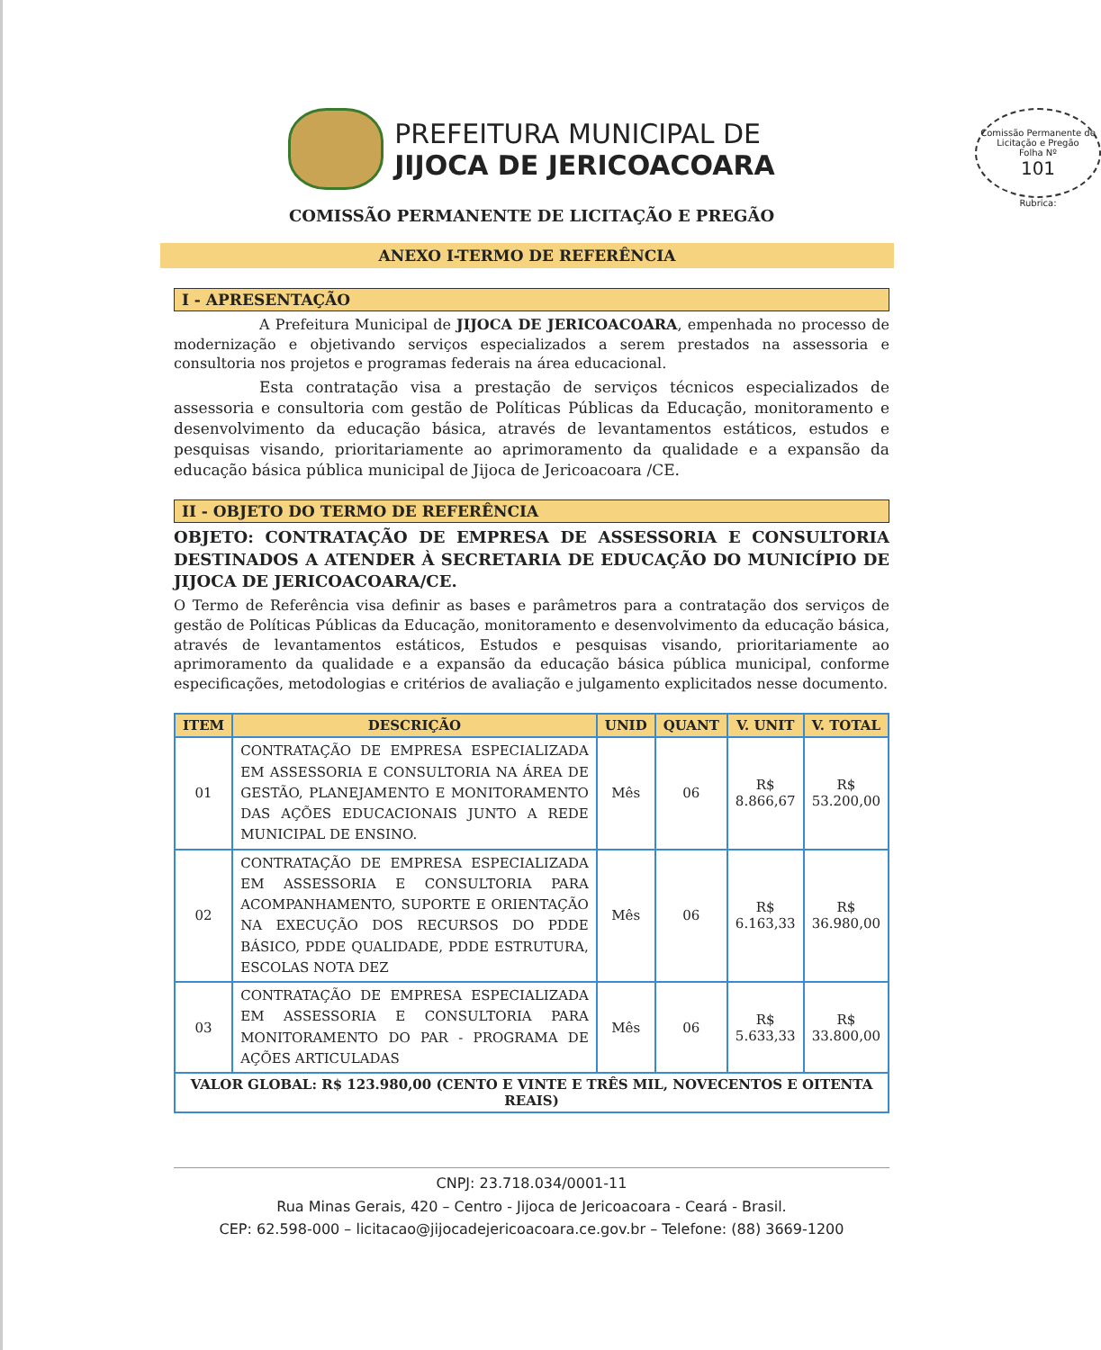Comissão Permanente de Licitação e Pregão
Folha Nº
101
Rubrica:
PREFEITURA MUNICIPAL DE
JIJOCA DE JERICOACOARA
COMISSÃO PERMANENTE DE LICITAÇÃO E PREGÃO
ANEXO I-TERMO DE REFERÊNCIA
I - APRESENTAÇÃO
A Prefeitura Municipal de JIJOCA DE JERICOACOARA, empenhada no processo de modernização e objetivando serviços especializados a serem prestados na assessoria e consultoria nos projetos e programas federais na área educacional.
Esta contratação visa a prestação de serviços técnicos especializados de assessoria e consultoria com gestão de Políticas Públicas da Educação, monitoramento e desenvolvimento da educação básica, através de levantamentos estáticos, estudos e pesquisas visando, prioritariamente ao aprimoramento da qualidade e a expansão da educação básica pública municipal de Jijoca de Jericoacoara /CE.
II - OBJETO DO TERMO DE REFERÊNCIA
OBJETO: CONTRATAÇÃO DE EMPRESA DE ASSESSORIA E CONSULTORIA DESTINADOS A ATENDER À SECRETARIA DE EDUCAÇÃO DO MUNICÍPIO DE JIJOCA DE JERICOACOARA/CE.
O Termo de Referência visa definir as bases e parâmetros para a contratação dos serviços de gestão de Políticas Públicas da Educação, monitoramento e desenvolvimento da educação básica, através de levantamentos estáticos, Estudos e pesquisas visando, prioritariamente ao aprimoramento da qualidade e a expansão da educação básica pública municipal, conforme especificações, metodologias e critérios de avaliação e julgamento explicitados nesse documento.
| ITEM | DESCRIÇÃO | UNID | QUANT | V. UNIT | V. TOTAL |
| --- | --- | --- | --- | --- | --- |
| 01 | CONTRATAÇÃO DE EMPRESA ESPECIALIZADA EM ASSESSORIA E CONSULTORIA NA ÁREA DE GESTÃO, PLANEJAMENTO E MONITORAMENTO DAS AÇÕES EDUCACIONAIS JUNTO A REDE MUNICIPAL DE ENSINO. | Mês | 06 | R$ 8.866,67 | R$ 53.200,00 |
| 02 | CONTRATAÇÃO DE EMPRESA ESPECIALIZADA EM ASSESSORIA E CONSULTORIA PARA ACOMPANHAMENTO, SUPORTE E ORIENTAÇÃO NA EXECUÇÃO DOS RECURSOS DO PDDE BÁSICO, PDDE QUALIDADE, PDDE ESTRUTURA, ESCOLAS NOTA DEZ | Mês | 06 | R$ 6.163,33 | R$ 36.980,00 |
| 03 | CONTRATAÇÃO DE EMPRESA ESPECIALIZADA EM ASSESSORIA E CONSULTORIA PARA MONITORAMENTO DO PAR - PROGRAMA DE AÇÕES ARTICULADAS | Mês | 06 | R$ 5.633,33 | R$ 33.800,00 |
| VALOR GLOBAL: R$ 123.980,00 (CENTO E VINTE E TRÊS MIL, NOVECENTOS E OITENTA REAIS) | | | | | |
CNPJ: 23.718.034/0001-11
Rua Minas Gerais, 420 – Centro - Jijoca de Jericoacoara - Ceará - Brasil.
CEP: 62.598-000 – licitacao@jijocadejericoacoara.ce.gov.br – Telefone: (88) 3669-1200